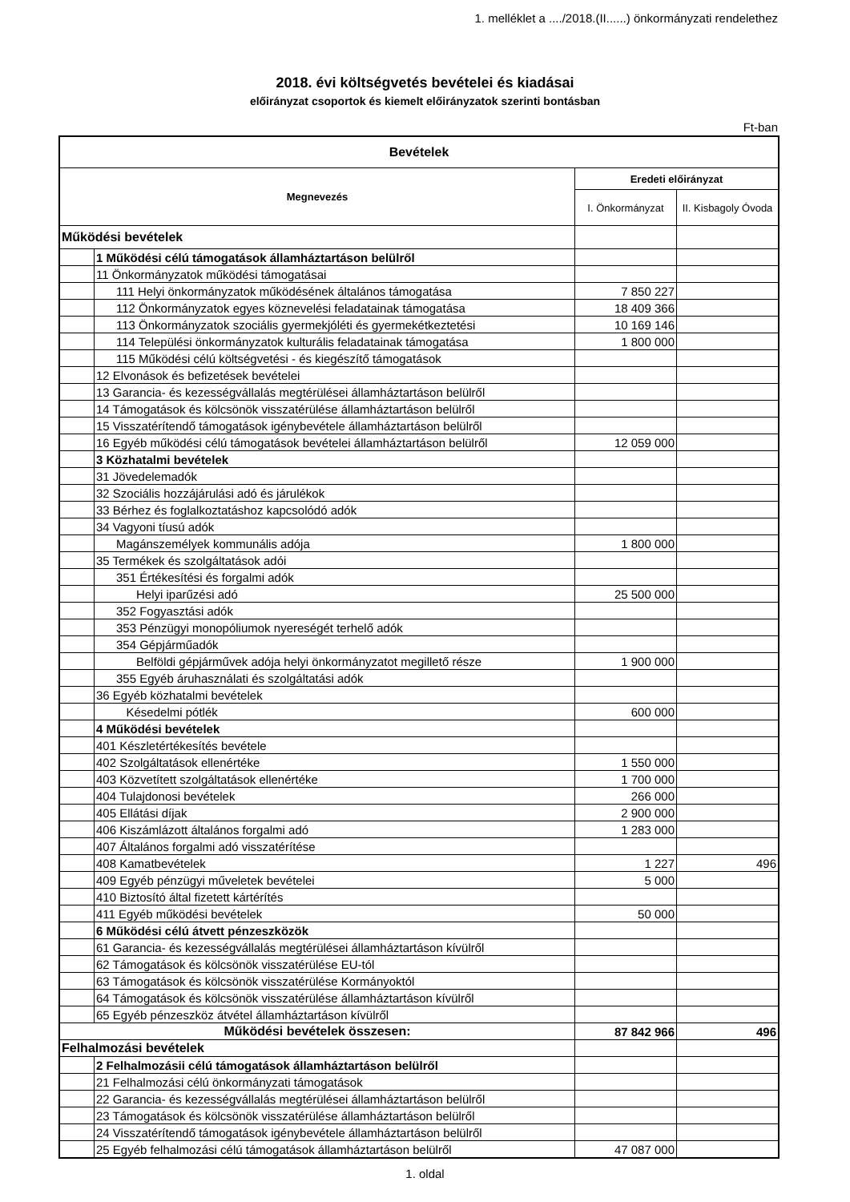1. melléklet a ..../2018.(II......) önkormányzati rendelethez
2018. évi költségvetés bevételei és kiadásai
előirányzat csoportok és kiemelt előirányzatok szerinti bontásban
Ft-ban
| Bevételek | | | |
| --- | --- | --- | --- |
| Megnevezés | | Eredeti előirányzat | |
| | | I. Önkormányzat | II. Kisbagoly Óvoda |
| Működési bevételek | | | |
| | 1 Működési célú támogatások államháztartáson belülről | | |
| | 11 Önkormányzatok működési támogatásai | | |
| | 111 Helyi önkormányzatok működésének általános támogatása | 7 850 227 | |
| | 112 Önkormányzatok egyes köznevelési feladatainak támogatása | 18 409 366 | |
| | 113 Önkormányzatok szociális gyermekjóléti és gyermekétkeztetési | 10 169 146 | |
| | 114 Települési önkormányzatok kulturális feladatainak támogatása | 1 800 000 | |
| | 115 Működési célú költségvetési - és kiegészítő támogatások | | |
| | 12 Elvonások és befizetések bevételei | | |
| | 13 Garancia- és kezességvállalás megtérülései államháztartáson belülről | | |
| | 14 Támogatások és kölcsönök visszatérülése államháztartáson belülről | | |
| | 15 Visszatérítendő támogatások igénybevétele államháztartáson belülről | | |
| | 16 Egyéb működési célú támogatások bevételei államháztartáson belülről | 12 059 000 | |
| | 3 Közhatalmi bevételek | | |
| | 31 Jövedelemadók | | |
| | 32 Szociális hozzájárulási adó és járulékok | | |
| | 33 Bérhez és foglalkoztatáshoz kapcsolódó adók | | |
| | 34 Vagyoni tíusú adók | | |
| | Magánszemélyek kommunális adója | 1 800 000 | |
| | 35 Termékek és szolgáltatások adói | | |
| | 351 Értékesítési és forgalmi adók | | |
| | Helyi iparűzési adó | 25 500 000 | |
| | 352 Fogyasztási adók | | |
| | 353 Pénzügyi monopóliumok nyereségét terhelő adók | | |
| | 354 Gépjárműadók | | |
| | Belföldi gépjárművek adója helyi önkormányzatot megillető része | 1 900 000 | |
| | 355 Egyéb áruhasználati és szolgáltatási adók | | |
| | 36 Egyéb közhatalmi bevételek | | |
| | Késedelmi pótlék | 600 000 | |
| | 4 Működési bevételek | | |
| | 401 Készletértékesítés bevétele | | |
| | 402 Szolgáltatások ellenértéke | 1 550 000 | |
| | 403 Közvetített szolgáltatások ellenértéke | 1 700 000 | |
| | 404 Tulajdonosi bevételek | 266 000 | |
| | 405 Ellátási díjak | 2 900 000 | |
| | 406 Kiszámlázott általános forgalmi adó | 1 283 000 | |
| | 407 Általános forgalmi adó visszatérítése | | |
| | 408 Kamatbevételek | 1 227 | 496 |
| | 409 Egyéb pénzügyi műveletek bevételei | 5 000 | |
| | 410 Biztosító által fizetett kártérítés | | |
| | 411 Egyéb működési bevételek | 50 000 | |
| | 6 Működési célú átvett pénzeszközök | | |
| | 61 Garancia- és kezességvállalás megtérülései államháztartáson kívülről | | |
| | 62 Támogatások és kölcsönök visszatérülése EU-tól | | |
| | 63 Támogatások és kölcsönök visszatérülése Kormányoktól | | |
| | 64 Támogatások és kölcsönök visszatérülése államháztartáson kívülről | | |
| | 65 Egyéb pénzeszköz átvétel államháztartáson kívülről | | |
| Működési bevételek összesen: | | 87 842 966 | 496 |
| Felhalmozási bevételek | | | |
| | 2 Felhalmozásii célú támogatások államháztartáson belülről | | |
| | 21 Felhalmozási célú önkormányzati támogatások | | |
| | 22 Garancia- és kezességvállalás megtérülései államháztartáson belülről | | |
| | 23 Támogatások és kölcsönök visszatérülése államháztartáson belülről | | |
| | 24 Visszatérítendő támogatások igénybevétele államháztartáson belülről | | |
| | 25 Egyéb felhalmozási célú támogatások államháztartáson belülről | 47 087 000 | |
1. oldal